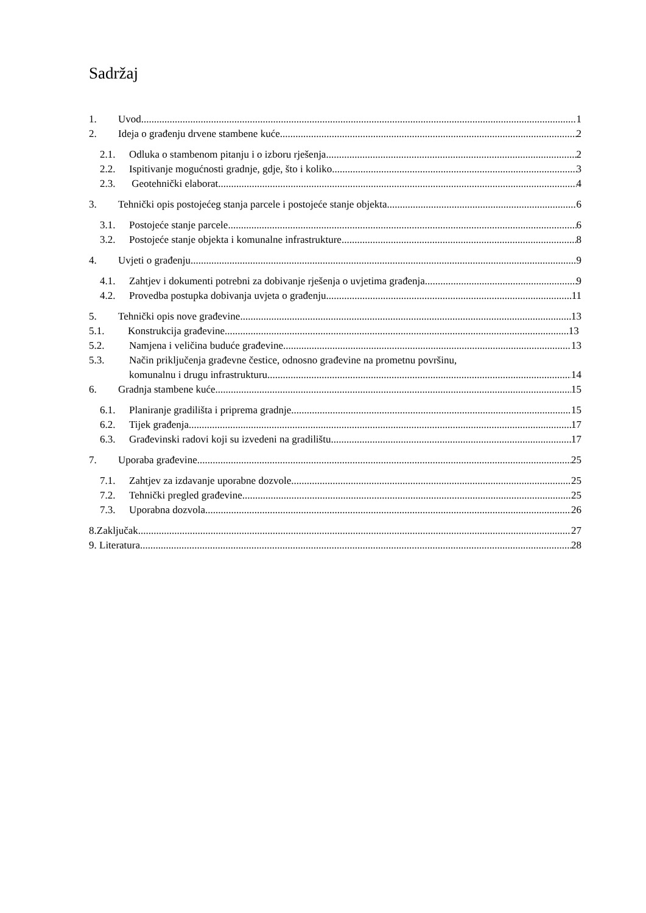Sadržaj
1. Uvod 1
2. Ideja o građenju drvene stambene kuće 2
2.1. Odluka o stambenom pitanju i o izboru rješenja 2
2.2. Ispitivanje mogućnosti gradnje, gdje, što i koliko 3
2.3. Geotehnički elaborat 4
3. Tehnički opis postojećeg stanja parcele i postojeće stanje objekta 6
3.1. Postojeće stanje parcele 6
3.2. Postojeće stanje objekta i komunalne infrastrukture 8
4. Uvjeti o građenju 9
4.1. Zahtjev i dokumenti potrebni za dobivanje rješenja o uvjetima građenja 9
4.2. Provedba postupka dobivanja uvjeta o građenju 11
5. Tehnički opis nove građevine 13
5.1. Konstrukcija građevine 13
5.2. Namjena i veličina buduće građevine 13
5.3. Način priključenja građevne čestice, odnosno građevine na prometnu površinu,
komunalnu i drugu infrastrukturu 14
6. Gradnja stambene kuće 15
6.1. Planiranje gradilišta i priprema gradnje 15
6.2. Tijek građenja 17
6.3. Građevinski radovi koji su izvedeni na gradilištu 17
7. Uporaba građevine 25
7.1. Zahtjev za izdavanje uporabne dozvole 25
7.2. Tehnički pregled građevine 25
7.3. Uporabna dozvola 26
8.Zaključak 27
9. Literatura 28